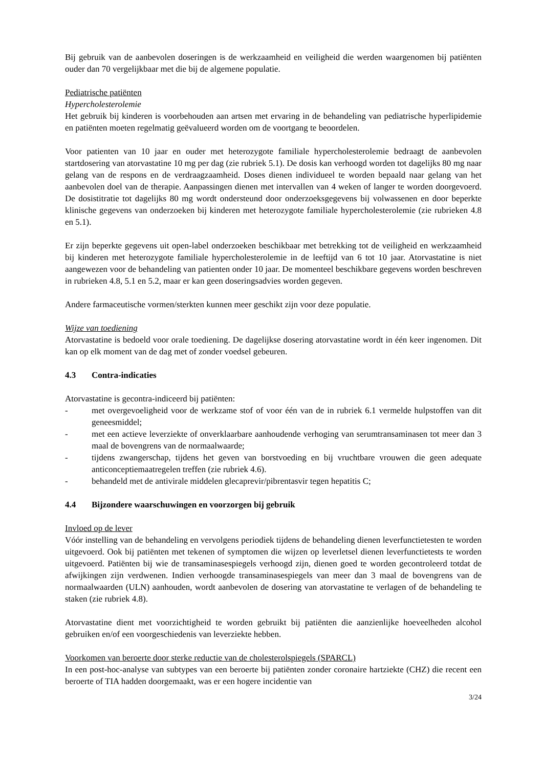Bij gebruik van de aanbevolen doseringen is de werkzaamheid en veiligheid die werden waargenomen bij patiënten ouder dan 70 vergelijkbaar met die bij de algemene populatie.
Pediatrische patiënten
Hypercholesterolemie
Het gebruik bij kinderen is voorbehouden aan artsen met ervaring in de behandeling van pediatrische hyperlipidemie en patiënten moeten regelmatig geëvalueerd worden om de voortgang te beoordelen.
Voor patienten van 10 jaar en ouder met heterozygote familiale hypercholesterolemie bedraagt de aanbevolen startdosering van atorvastatine 10 mg per dag (zie rubriek 5.1). De dosis kan verhoogd worden tot dagelijks 80 mg naar gelang van de respons en de verdraagzaamheid. Doses dienen individueel te worden bepaald naar gelang van het aanbevolen doel van de therapie. Aanpassingen dienen met intervallen van 4 weken of langer te worden doorgevoerd. De dosistitratie tot dagelijks 80 mg wordt ondersteund door onderzoeksgegevens bij volwassenen en door beperkte klinische gegevens van onderzoeken bij kinderen met heterozygote familiale hypercholesterolemie (zie rubrieken 4.8 en 5.1).
Er zijn beperkte gegevens uit open-label onderzoeken beschikbaar met betrekking tot de veiligheid en werkzaamheid bij kinderen met heterozygote familiale hypercholesterolemie in de leeftijd van 6 tot 10 jaar. Atorvastatine is niet aangewezen voor de behandeling van patienten onder 10 jaar. De momenteel beschikbare gegevens worden beschreven in rubrieken 4.8, 5.1 en 5.2, maar er kan geen doseringsadvies worden gegeven.
Andere farmaceutische vormen/sterkten kunnen meer geschikt zijn voor deze populatie.
Wijze van toediening
Atorvastatine is bedoeld voor orale toediening. De dagelijkse dosering atorvastatine wordt in één keer ingenomen. Dit kan op elk moment van de dag met of zonder voedsel gebeuren.
4.3 Contra-indicaties
Atorvastatine is gecontra-indiceerd bij patiënten:
- met overgevoeligheid voor de werkzame stof of voor één van de in rubriek 6.1 vermelde hulpstoffen van dit geneesmiddel;
- met een actieve leverziekte of onverklaarbare aanhoudende verhoging van serumtransaminasen tot meer dan 3 maal de bovengrens van de normaalwaarde;
- tijdens zwangerschap, tijdens het geven van borstvoeding en bij vruchtbare vrouwen die geen adequate anticonceptiemaatregelen treffen (zie rubriek 4.6).
- behandeld met de antivirale middelen glecaprevir/pibrentasvir tegen hepatitis C;
4.4 Bijzondere waarschuwingen en voorzorgen bij gebruik
Invloed op de lever
Vóór instelling van de behandeling en vervolgens periodiek tijdens de behandeling dienen leverfunctietesten te worden uitgevoerd. Ook bij patiënten met tekenen of symptomen die wijzen op leverletsel dienen leverfunctietests te worden uitgevoerd. Patiënten bij wie de transaminasespiegels verhoogd zijn, dienen goed te worden gecontroleerd totdat de afwijkingen zijn verdwenen. Indien verhoogde transaminasespiegels van meer dan 3 maal de bovengrens van de normaalwaarden (ULN) aanhouden, wordt aanbevolen de dosering van atorvastatine te verlagen of de behandeling te staken (zie rubriek 4.8).
Atorvastatine dient met voorzichtigheid te worden gebruikt bij patiënten die aanzienlijke hoeveelheden alcohol gebruiken en/of een voorgeschiedenis van leverziekte hebben.
Voorkomen van beroerte door sterke reductie van de cholesterolspiegels (SPARCL)
In een post-hoc-analyse van subtypes van een beroerte bij patiënten zonder coronaire hartziekte (CHZ) die recent een beroerte of TIA hadden doorgemaakt, was er een hogere incidentie van
3/24